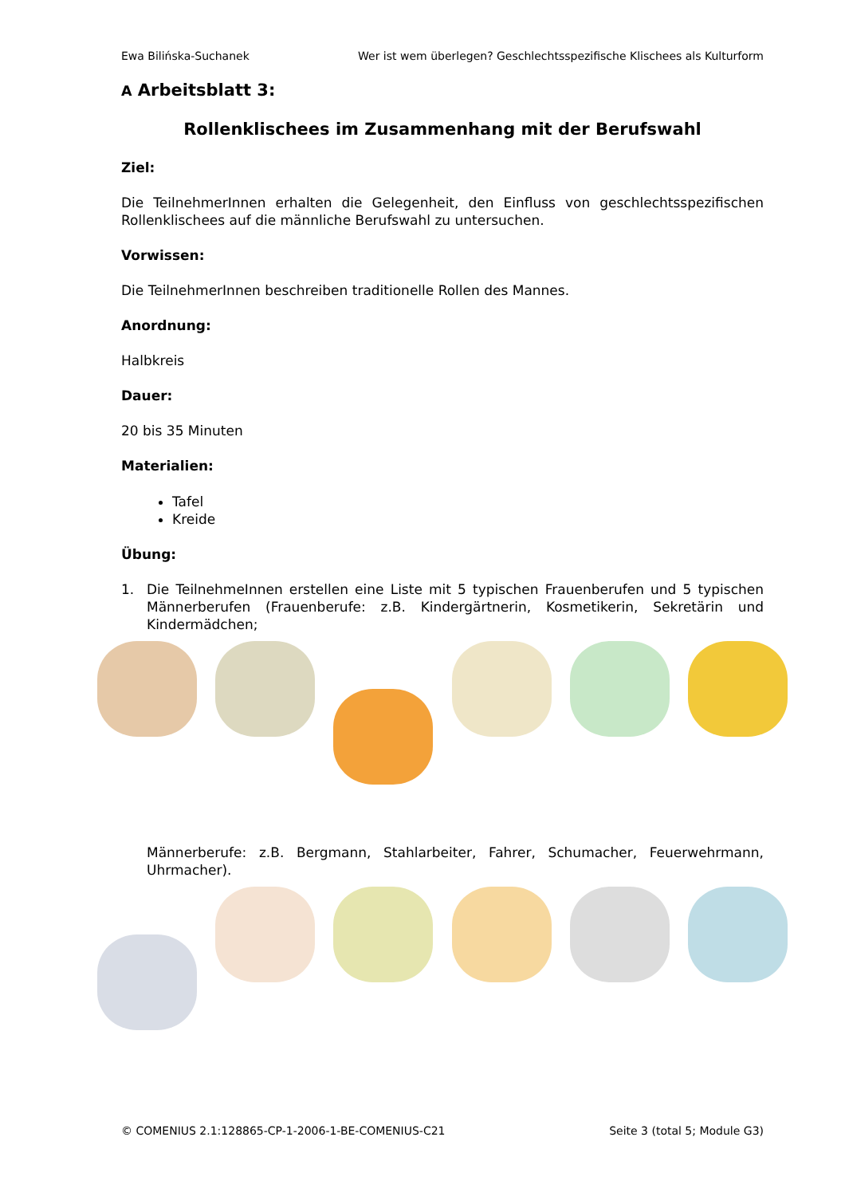Ewa Bilińska-Suchanek Wer ist wem überlegen? Geschlechtsspezifische Klischees als Kulturform
A Arbeitsblatt 3:
Rollenklischees im Zusammenhang mit der Berufswahl
Ziel:
Die TeilnehmerInnen erhalten die Gelegenheit, den Einfluss von geschlechtsspezifischen Rollenklischees auf die männliche Berufswahl zu untersuchen.
Vorwissen:
Die TeilnehmerInnen beschreiben traditionelle Rollen des Mannes.
Anordnung:
Halbkreis
Dauer:
20 bis 35 Minuten
Materialien:
Tafel
Kreide
Übung:
1. Die TeilnehmeInnen erstellen eine Liste mit 5 typischen Frauenberufen und 5 typischen Männerberufen (Frauenberufe: z.B. Kindergärtnerin, Kosmetikerin, Sekretärin und Kindermädchen;
Männerberufe: z.B. Bergmann, Stahlarbeiter, Fahrer, Schumacher, Feuerwehrmann, Uhrmacher).
© COMENIUS 2.1:128865-CP-1-2006-1-BE-COMENIUS-C21 Seite 3 (total 5; Module G3)